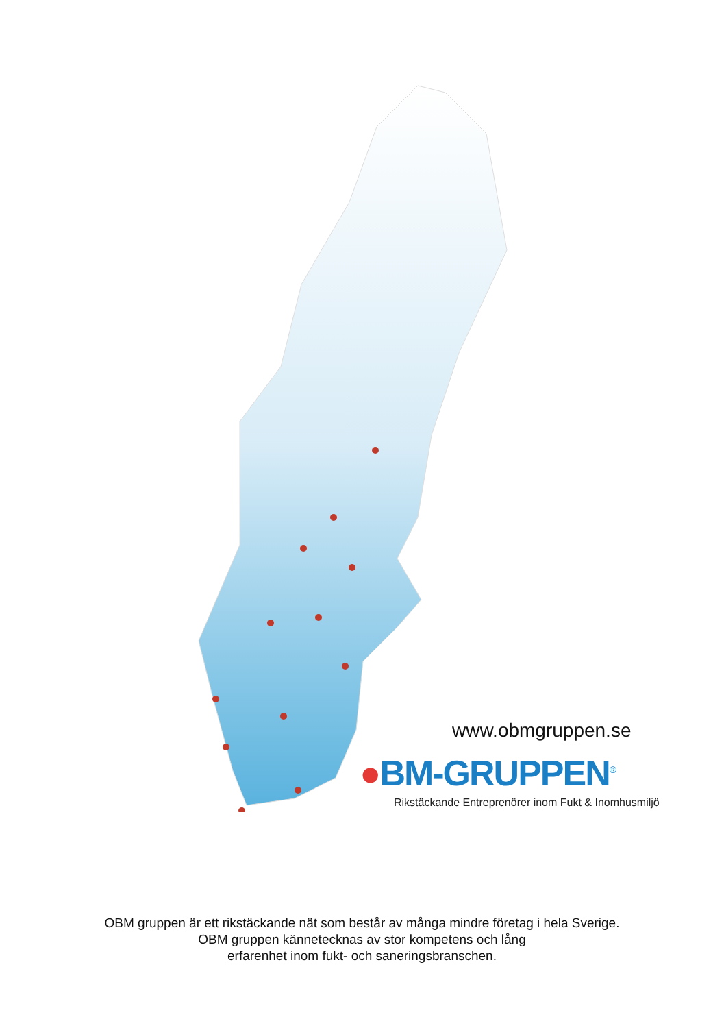www.obmgruppen.se
●BM-GRUPPEN<sup>®</sup>
Rikstäckande Entreprenörer inom Fukt & Inomhusmiljö
OBM gruppen är ett rikstäckande nät som består av många mindre företag i hela Sverige.
OBM gruppen kännetecknas av stor kompetens och lång
erfarenhet inom fukt- och saneringsbranschen.